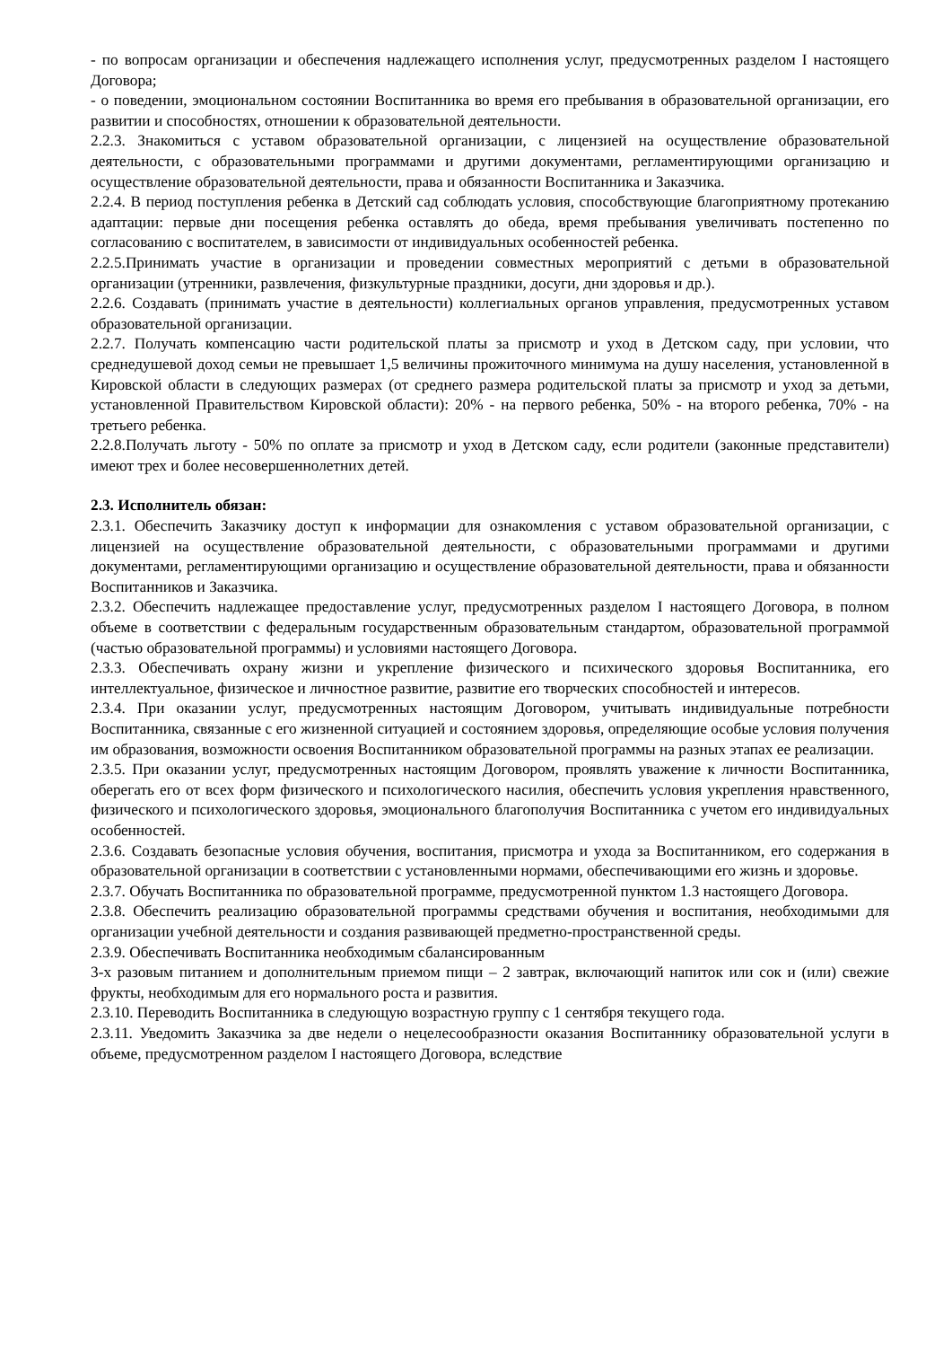- по вопросам организации и обеспечения надлежащего исполнения услуг, предусмотренных разделом I настоящего Договора;
- о поведении, эмоциональном состоянии Воспитанника во время его пребывания в образовательной организации, его развитии и способностях, отношении к образовательной деятельности.
2.2.3. Знакомиться с уставом образовательной организации, с лицензией на осуществление образовательной деятельности, с образовательными программами и другими документами, регламентирующими организацию и осуществление образовательной деятельности, права и обязанности Воспитанника и Заказчика.
2.2.4. В период поступления ребенка в Детский сад соблюдать условия, способствующие благоприятному протеканию адаптации: первые дни посещения ребенка оставлять до обеда, время пребывания увеличивать постепенно по согласованию с воспитателем, в зависимости от индивидуальных особенностей ребенка.
2.2.5.Принимать участие в организации и проведении совместных мероприятий с детьми в образовательной организации (утренники, развлечения, физкультурные праздники, досуги, дни здоровья и др.).
2.2.6. Создавать (принимать участие в деятельности) коллегиальных органов управления, предусмотренных уставом образовательной организации.
2.2.7. Получать компенсацию части родительской платы за присмотр и уход в Детском саду, при условии, что среднедушевой доход семьи не превышает 1,5 величины прожиточного минимума на душу населения, установленной в Кировской области в следующих размерах (от среднего размера родительской платы за присмотр и уход за детьми, установленной Правительством Кировской области): 20% - на первого ребенка, 50% - на второго ребенка, 70% - на третьего ребенка.
2.2.8.Получать льготу - 50% по оплате за присмотр и уход в Детском саду, если родители (законные представители) имеют трех и более несовершеннолетних детей.
2.3. Исполнитель обязан:
2.3.1. Обеспечить Заказчику доступ к информации для ознакомления с уставом образовательной организации, с лицензией на осуществление образовательной деятельности, с образовательными программами и другими документами, регламентирующими организацию и осуществление образовательной деятельности, права и обязанности Воспитанников и Заказчика.
2.3.2. Обеспечить надлежащее предоставление услуг, предусмотренных разделом I настоящего Договора, в полном объеме в соответствии с федеральным государственным образовательным стандартом, образовательной программой (частью образовательной программы) и условиями настоящего Договора.
2.3.3. Обеспечивать охрану жизни и укрепление физического и психического здоровья Воспитанника, его интеллектуальное, физическое и личностное развитие, развитие его творческих способностей и интересов.
2.3.4. При оказании услуг, предусмотренных настоящим Договором, учитывать индивидуальные потребности Воспитанника, связанные с его жизненной ситуацией и состоянием здоровья, определяющие особые условия получения им образования, возможности освоения Воспитанником образовательной программы на разных этапах ее реализации.
2.3.5. При оказании услуг, предусмотренных настоящим Договором, проявлять уважение к личности Воспитанника, оберегать его от всех форм физического и психологического насилия, обеспечить условия укрепления нравственного, физического и психологического здоровья, эмоционального благополучия Воспитанника с учетом его индивидуальных особенностей.
2.3.6. Создавать безопасные условия обучения, воспитания, присмотра и ухода за Воспитанником, его содержания в образовательной организации в соответствии с установленными нормами, обеспечивающими его жизнь и здоровье.
2.3.7. Обучать Воспитанника по образовательной программе, предусмотренной пунктом 1.3 настоящего Договора.
2.3.8. Обеспечить реализацию образовательной программы средствами обучения и воспитания, необходимыми для организации учебной деятельности и создания развивающей предметно-пространственной среды.
2.3.9. Обеспечивать Воспитанника необходимым сбалансированным
3-х разовым питанием и дополнительным приемом пищи – 2 завтрак, включающий напиток или сок и (или) свежие фрукты, необходимым для его нормального роста и развития.
2.3.10. Переводить Воспитанника в следующую возрастную группу с 1 сентября текущего года.
2.3.11. Уведомить Заказчика за две недели о нецелесообразности оказания Воспитаннику образовательной услуги в объеме, предусмотренном разделом I настоящего Договора, вследствие